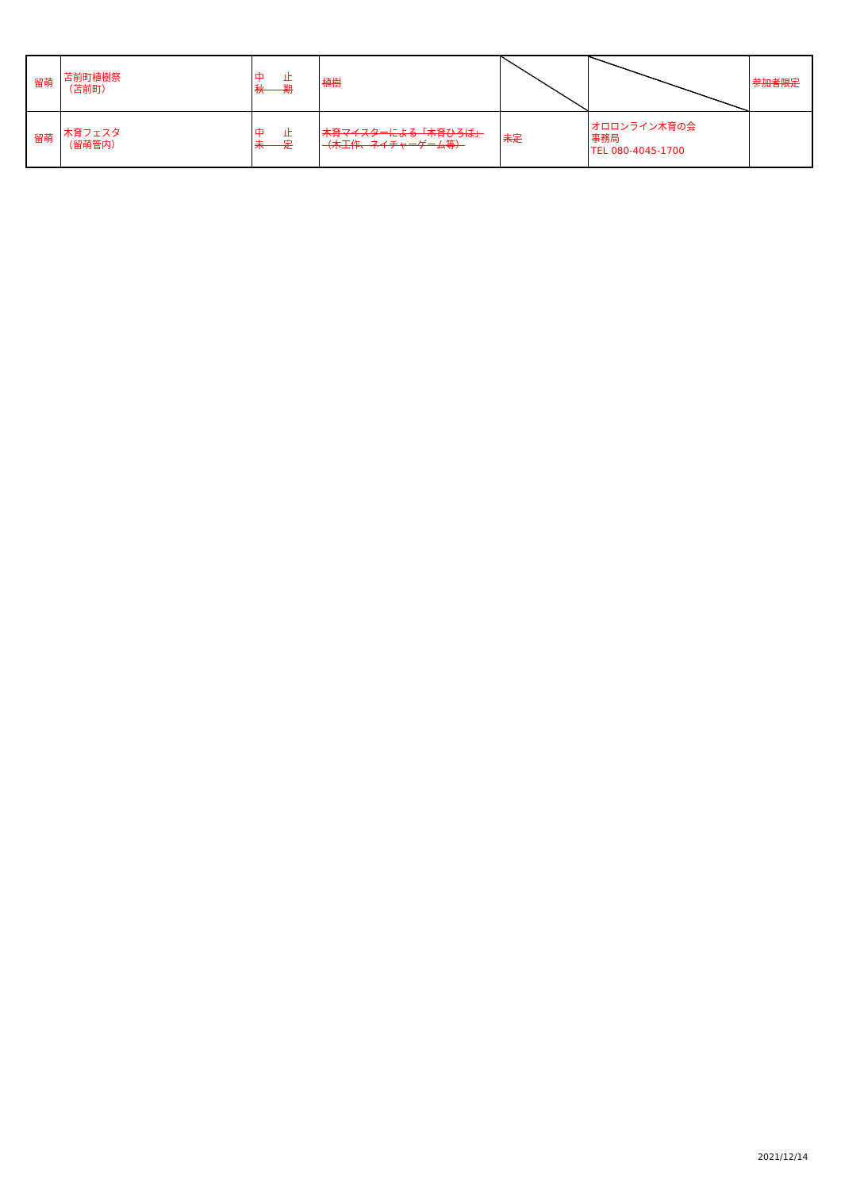| 留萌 | 苫前町植樹祭 （苫前町） | 中 止 秋 期 | 植樹 | | | 参加者限定 |
| 留萌 | 木育フェスタ （留萌管内） | 中 止 未 定 | 木育マイスターによる「木育ひろば」 （木工作、ネイチャーゲーム等） | 未定 | オロロンライン木育の会 事務局 TEL 080-4045-1700 | |
2021/12/14